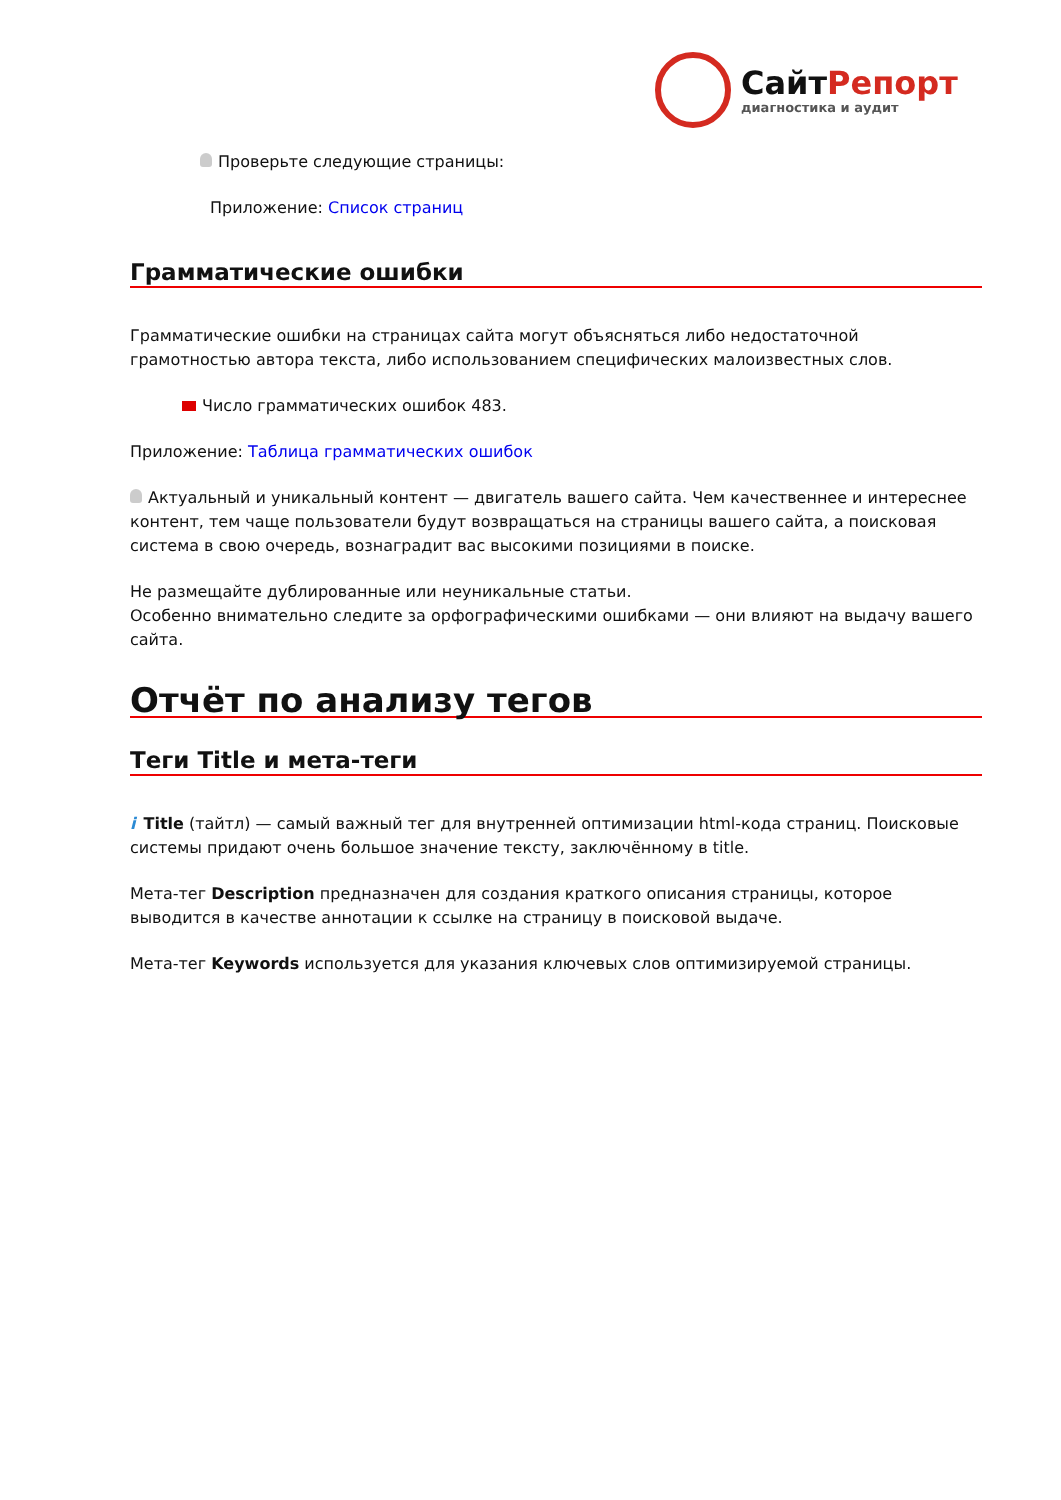СайтРепорт
диагностика и аудит
Проверьте следующие страницы:
Приложение: Список страниц
Грамматические ошибки
Грамматические ошибки на страницах сайта могут объясняться либо недостаточной грамотностью автора текста, либо использованием специфических малоизвестных слов.
Число грамматических ошибок 483.
Приложение: Таблица грамматических ошибок
Актуальный и уникальный контент — двигатель вашего сайта. Чем качественнее и интереснее контент, тем чаще пользователи будут возвращаться на страницы вашего сайта, а поисковая система в свою очередь, вознаградит вас высокими позициями в поиске.
Не размещайте дублированные или неуникальные статьи.
Особенно внимательно следите за орфографическими ошибками — они влияют на выдачу вашего сайта.
Отчёт по анализу тегов
Теги Title и мета-теги
i Title (тайтл) — самый важный тег для внутренней оптимизации html-кода страниц. Поисковые системы придают очень большое значение тексту, заключённому в title.
Мета-тег Description предназначен для создания краткого описания страницы, которое выводится в качестве аннотации к ссылке на страницу в поисковой выдаче.
Мета-тег Keywords используется для указания ключевых слов оптимизируемой страницы.